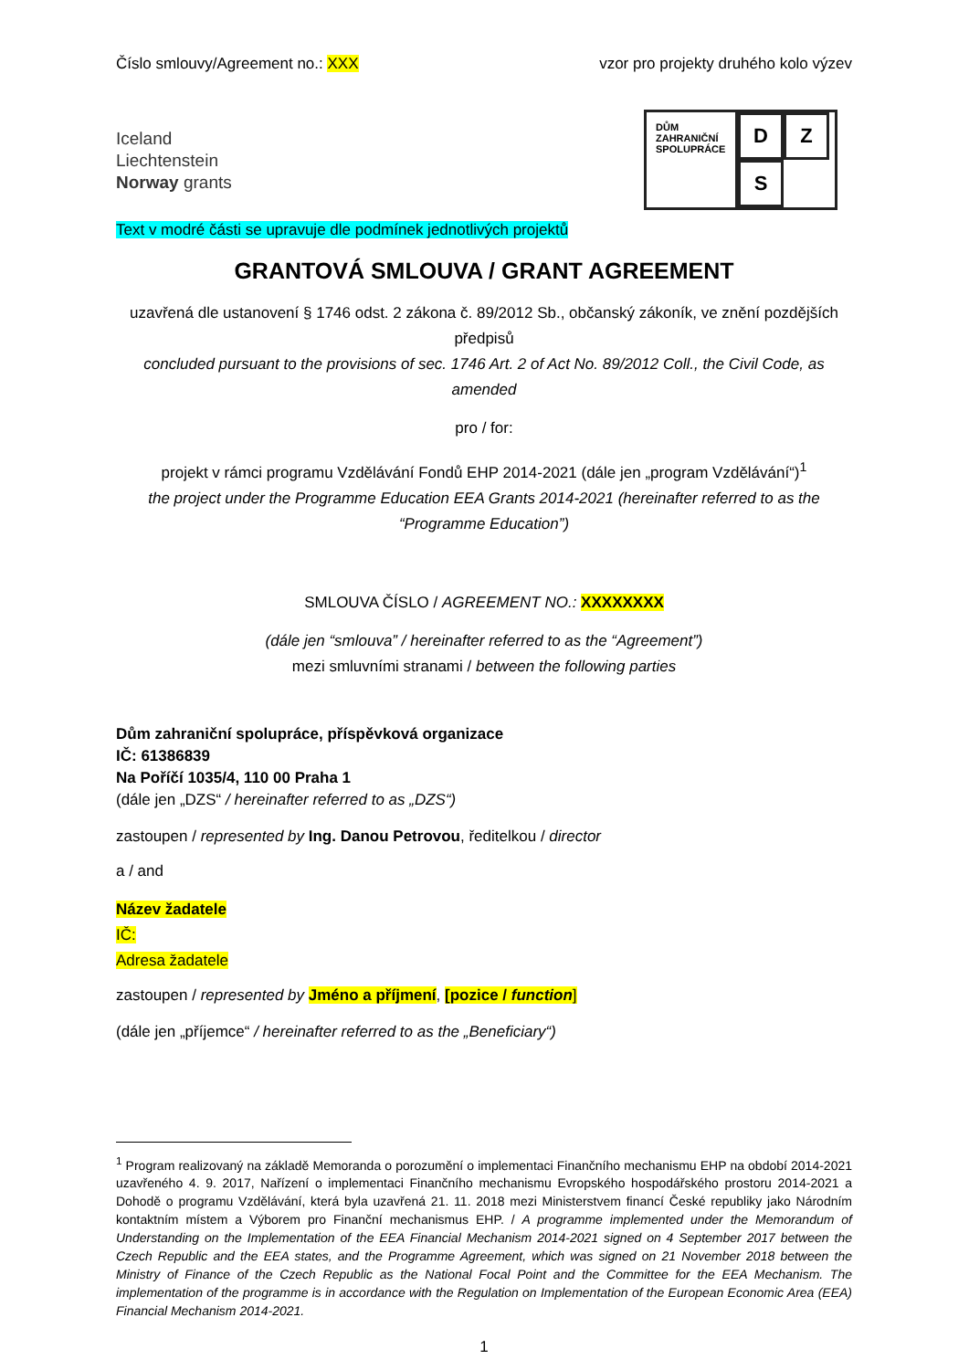Číslo smlouvy/Agreement no.: XXX vzor pro projekty druhého kolo výzev
Iceland
Liechtenstein
Norway grants
DŮM
ZAHRANIČNÍ
SPOLUPRÁCE
D
Z
S
Text v modré části se upravuje dle podmínek jednotlivých projektů
GRANTOVÁ SMLOUVA / GRANT AGREEMENT
uzavřená dle ustanovení § 1746 odst. 2 zákona č. 89/2012 Sb., občanský zákoník, ve znění pozdějších předpisů
concluded pursuant to the provisions of sec. 1746 Art. 2 of Act No. 89/2012 Coll., the Civil Code, as amended
pro / for:
projekt v rámci programu Vzdělávání Fondů EHP 2014-2021 (dále jen „program Vzdělávání“)<sup>1</sup>
the project under the Programme Education EEA Grants 2014-2021 (hereinafter referred to as the “Programme Education”)
SMLOUVA ČÍSLO / AGREEMENT NO.: XXXXXXXX
(dále jen “smlouva” / hereinafter referred to as the “Agreement”)
mezi smluvními stranami / between the following parties
Dům zahraniční spolupráce, příspěvková organizace
IČ: 61386839
Na Poříčí 1035/4, 110 00 Praha 1
(dále jen „DZS“ / hereinafter referred to as „DZS“)
zastoupen / represented by Ing. Danou Petrovou, ředitelkou / director
a / and
Název žadatele
IČ:
Adresa žadatele
zastoupen / represented by Jméno a příjmení, [pozice / function]
(dále jen „příjemce“ / hereinafter referred to as the „Beneficiary“)
<sup>1</sup> Program realizovaný na základě Memoranda o porozumění o implementaci Finančního mechanismu EHP na období 2014-2021 uzavřeného 4. 9. 2017, Nařízení o implementaci Finančního mechanismu Evropského hospodářského prostoru 2014-2021 a Dohodě o programu Vzdělávání, která byla uzavřená 21. 11. 2018 mezi Ministerstvem financí České republiky jako Národním kontaktním místem a Výborem pro Finanční mechanismus EHP. / A programme implemented under the Memorandum of Understanding on the Implementation of the EEA Financial Mechanism 2014-2021 signed on 4 September 2017 between the Czech Republic and the EEA states, and the Programme Agreement, which was signed on 21 November 2018 between the Ministry of Finance of the Czech Republic as the National Focal Point and the Committee for the EEA Mechanism. The implementation of the programme is in accordance with the Regulation on Implementation of the European Economic Area (EEA) Financial Mechanism 2014-2021.
1